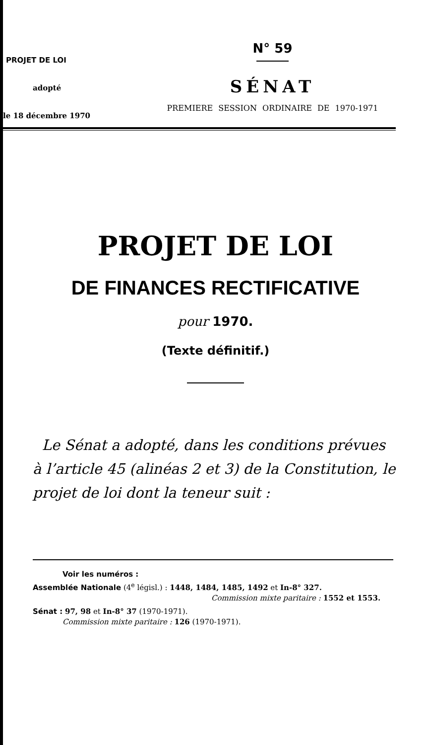PROJET DE LOI
adopté
le 18 décembre 1970
N° 59
SÉNAT
PREMIERE SESSION ORDINAIRE DE 1970-1971
PROJET DE LOI
DE FINANCES RECTIFICATIVE
pour 1970.
(Texte définitif.)
Le Sénat a adopté, dans les conditions prévues à l’article 45 (alinéas 2 et 3) de la Constitution, le projet de loi dont la teneur suit :
Voir les numéros :
Assemblée Nationale (4<sup>e</sup> législ.) : 1448, 1484, 1485, 1492 et In-8° 327.
Commission mixte paritaire : 1552 et 1553.
Sénat : 97, 98 et In-8° 37 (1970-1971).
Commission mixte paritaire : 126 (1970-1971).